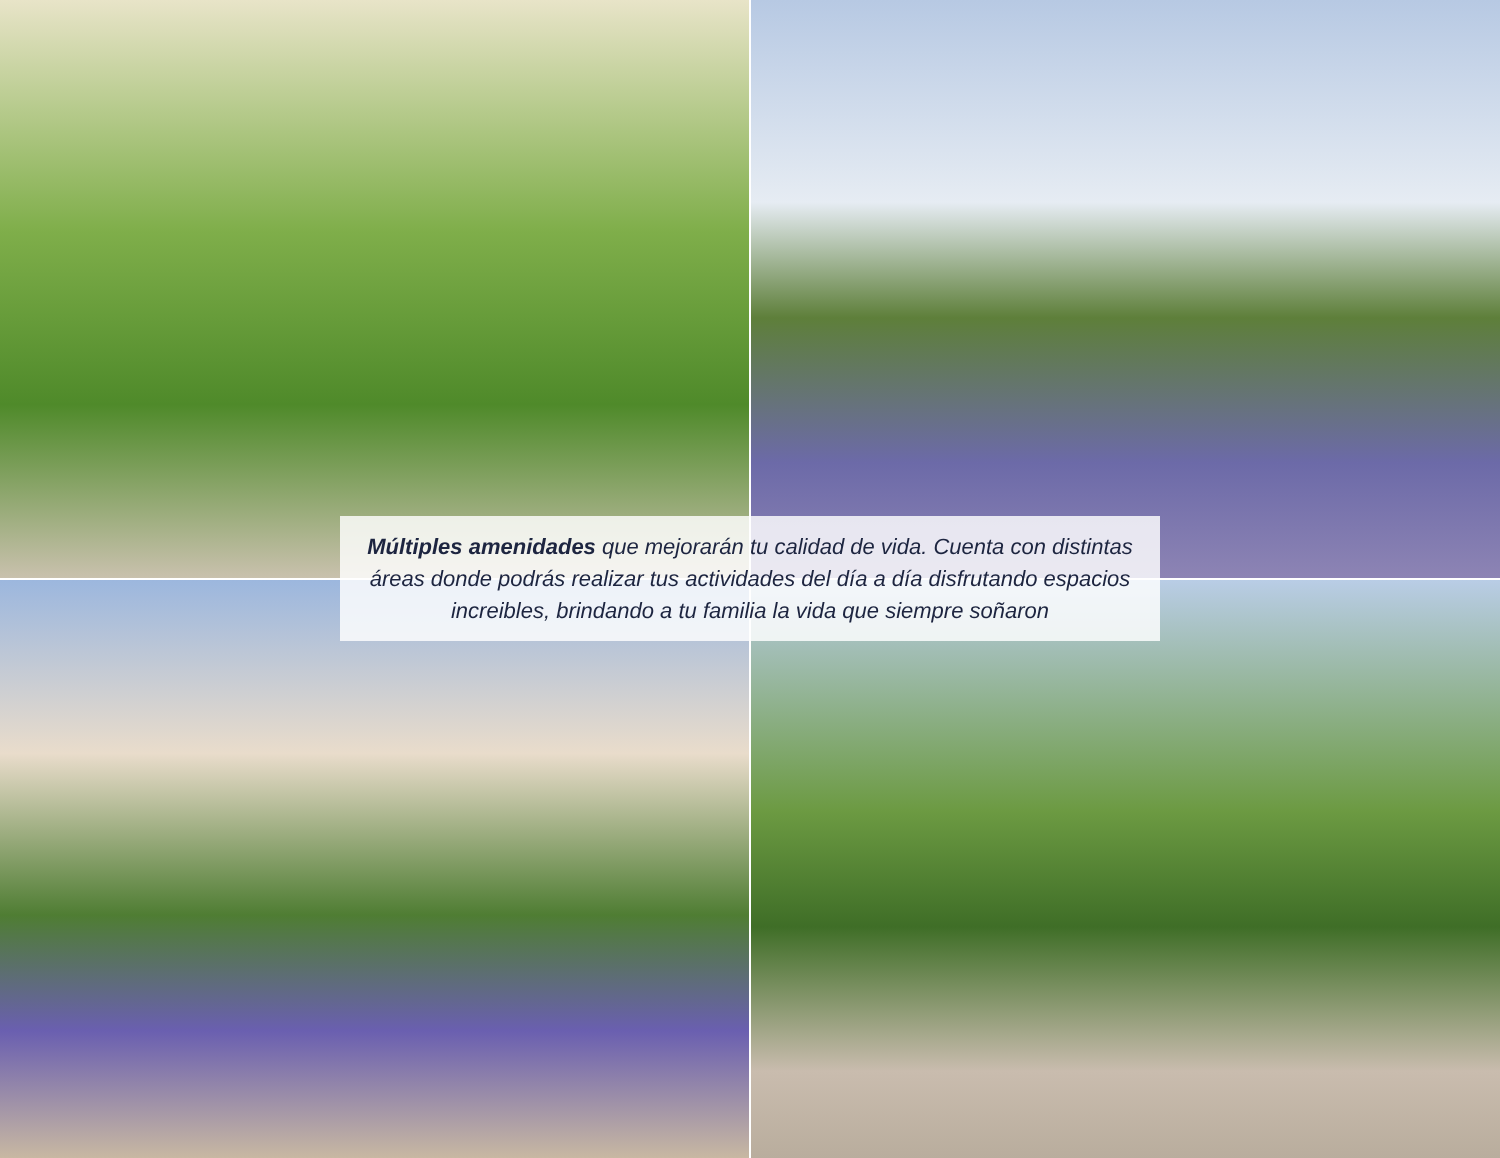Múltiples amenidades que mejorarán tu calidad de vida. Cuenta con distintas
áreas donde podrás realizar tus actividades del día a día disfrutando espacios
increibles, brindando a tu familia la vida que siempre soñaron